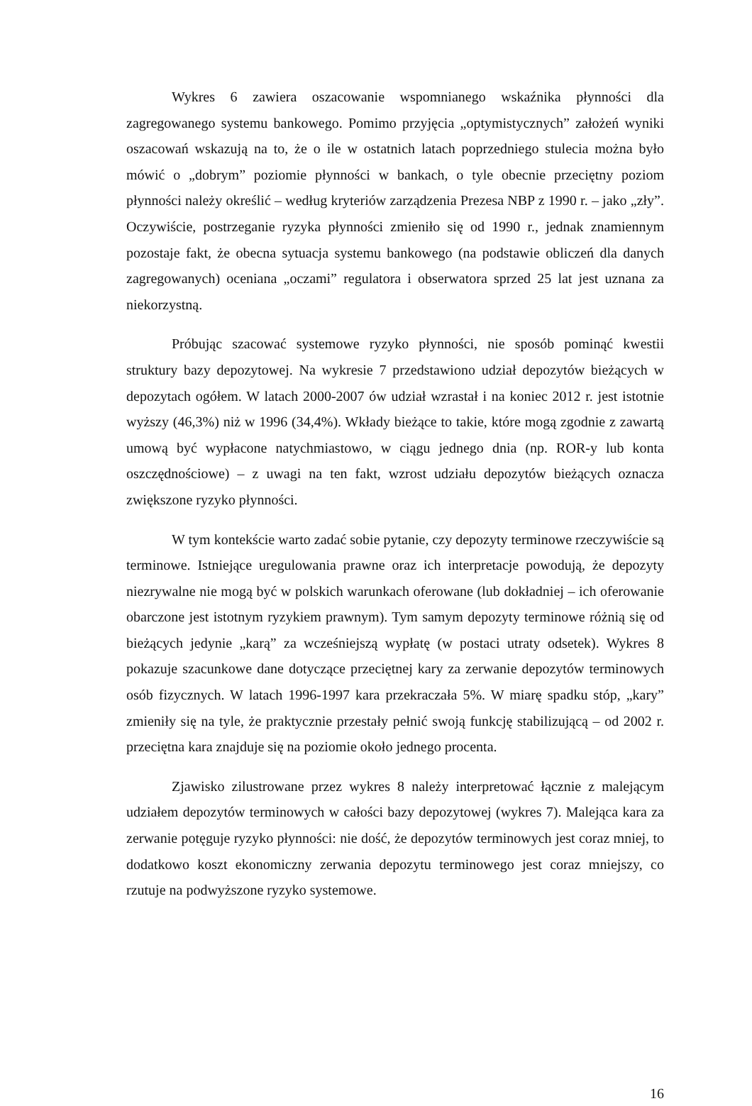Wykres 6 zawiera oszacowanie wspomnianego wskaźnika płynności dla zagregowanego systemu bankowego. Pomimo przyjęcia „optymistycznych” założeń wyniki oszacowań wskazują na to, że o ile w ostatnich latach poprzedniego stulecia można było mówić o „dobrym” poziomie płynności w bankach, o tyle obecnie przeciętny poziom płynności należy określić – według kryteriów zarządzenia Prezesa NBP z 1990 r. – jako „zły”. Oczywiście, postrzeganie ryzyka płynności zmieniło się od 1990 r., jednak znamiennym pozostaje fakt, że obecna sytuacja systemu bankowego (na podstawie obliczeń dla danych zagregowanych) oceniana „oczami” regulatora i obserwatora sprzed 25 lat jest uznana za niekorzystną.
Próbując szacować systemowe ryzyko płynności, nie sposób pominąć kwestii struktury bazy depozytowej. Na wykresie 7 przedstawiono udział depozytów bieżących w depozytach ogółem. W latach 2000-2007 ów udział wzrastał i na koniec 2012 r. jest istotnie wyższy (46,3%) niż w 1996 (34,4%). Wkłady bieżące to takie, które mogą zgodnie z zawartą umową być wypłacone natychmiastowo, w ciągu jednego dnia (np. ROR-y lub konta oszczędnościowe) – z uwagi na ten fakt, wzrost udziału depozytów bieżących oznacza zwiększone ryzyko płynności.
W tym kontekście warto zadać sobie pytanie, czy depozyty terminowe rzeczywiście są terminowe. Istniejące uregulowania prawne oraz ich interpretacje powodują, że depozyty niezrywalne nie mogą być w polskich warunkach oferowane (lub dokładniej – ich oferowanie obarczone jest istotnym ryzykiem prawnym). Tym samym depozyty terminowe różnią się od bieżących jedynie „karą” za wcześniejszą wypłatę (w postaci utraty odsetek). Wykres 8 pokazuje szacunkowe dane dotyczące przeciętnej kary za zerwanie depozytów terminowych osób fizycznych. W latach 1996-1997 kara przekraczała 5%. W miarę spadku stóp, „kary” zmieniły się na tyle, że praktycznie przestały pełnić swoją funkcję stabilizującą – od 2002 r. przeciętna kara znajduje się na poziomie około jednego procenta.
Zjawisko zilustrowane przez wykres 8 należy interpretować łącznie z malejącym udziałem depozytów terminowych w całości bazy depozytowej (wykres 7). Malejąca kara za zerwanie potęguje ryzyko płynności: nie dość, że depozytów terminowych jest coraz mniej, to dodatkowo koszt ekonomiczny zerwania depozytu terminowego jest coraz mniejszy, co rzutuje na podwyższone ryzyko systemowe.
16